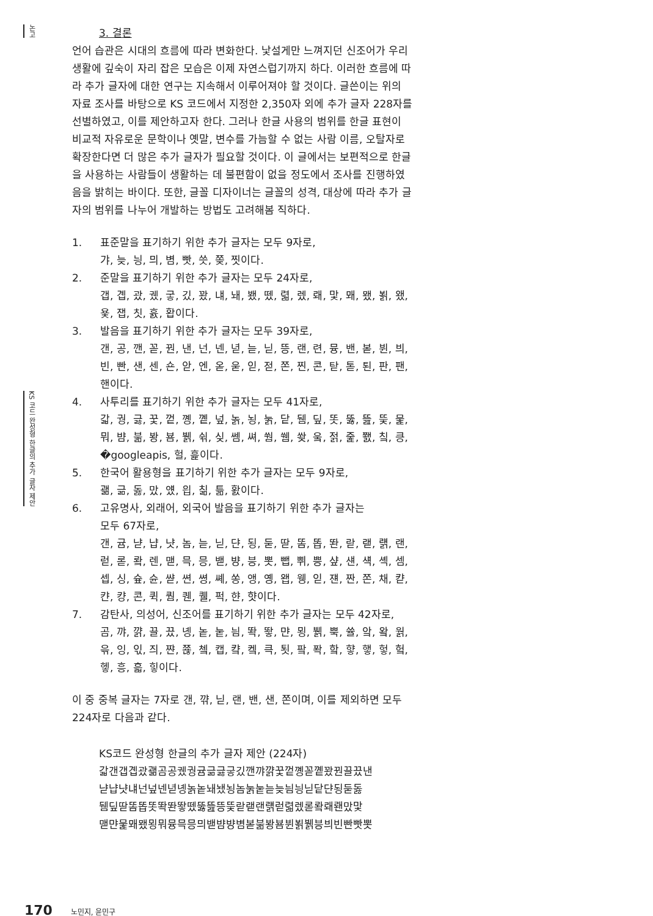논고
KS 코드 완성형 한글의 추가 글자 제안
3. 결론
언어 습관은 시대의 흐름에 따라 변화한다. 낯설게만 느껴지던 신조어가 우리 생활에 깊숙이 자리 잡은 모습은 이제 자연스럽기까지 하다. 이러한 흐름에 따라 추가 글자에 대한 연구는 지속해서 이루어져야 할 것이다. 글쓴이는 위의 자료 조사를 바탕으로 KS 코드에서 지정한 2,350자 외에 추가 글자 228자를 선별하였고, 이를 제안하고자 한다. 그러나 한글 사용의 범위를 한글 표현이 비교적 자유로운 문학이나 옛말, 변수를 가늠할 수 없는 사람 이름, 오탈자로 확장한다면 더 많은 추가 글자가 필요할 것이다. 이 글에서는 보편적으로 한글을 사용하는 사람들이 생활하는 데 불편함이 없을 정도에서 조사를 진행하였음을 밝히는 바이다. 또한, 글꼴 디자이너는 글꼴의 성격, 대상에 따라 추가 글자의 범위를 나누어 개발하는 방법도 고려해봄 직하다.
1. 표준말을 표기하기 위한 추가 글자는 모두 9자로,
갸, 늦, 닁, 믜, 볌, 빳, 씃, 쫒, 찟이다.
2. 준말을 표기하기 위한 추가 글자는 모두 24자로,
갭, 곕, 괐, 궸, 궇, 깄, 꽜, 냬, 놰, 뵀, 뗐, 렯, 렜, 뢔, 맟, 뫠, 뫴, 뵑, 왰, 욫, 잽, 칫, 흀, 홥이다.
3. 발음을 표기하기 위한 추가 글자는 모두 39자로,
갠, 공, 깬, 꼳, 꿘, 낸, 넌, 넨, 녇, 늗, 닏, 뜽, 랜, 련, 뮹, 밴, 볻, 뷘, 븨, 빈, 빤, 샌, 센, 숀, 앋, 엔, 옫, 욷, 읻, 젇, 쫀, 찐, 콘, 탇, 톧, 퇸, 판, 팬, 핸이다.
4. 사투리를 표기하기 위한 추가 글자는 모두 41자로,
갋, 궝, 긇, 꿏, 껕, 꼥, 꼩, 넢, 놁, 뇡, 눍, 닽, 뒘, 딮, 똣, 뚫, 뜶, 뜿, 뭁, 뭐, 뱜, 붊, 봥, 뵴, 뷁, 쉮, 싲, 쎔, 쎠, 쒐, 쒬, 쐊, 웈, 젉, 줉, 쬀, 칰, 킁, �googleapis, 헐, 흝이다.
5. 한국어 활용형을 표기하기 위한 추가 글자는 모두 9자로,
괢, 긂, 돓, 맜, 얬, 읩, 칢, 틂, 홠이다.
6. 고유명사, 외래어, 외국어 발음을 표기하기 위한 추가 글자는
모두 67자로,
갠, 귬, 냗, 냡, 냣, 놈, 늗, 닏, 댠, 됭, 둗, 딷, 똠, 똡, 똰, 랃, 랟, 럙, 랜, 럳, 롣, 뢐, 렌, 맫, 믁, 믕, 밷, 뱡, 븡, 뽓, 뺍, 쀠, 쁭, 샾, 섄, 섁, 셱, 셈, 셉, 싱, 슢, 슌, 쌷, 쎤, 쎵, 쎼, 쏭, 앵, 옝, 왭, 웽, 읻, 쟨, 짠, 쫀, 채, 캳, 캰, 컁, 콘, 퀵, 퀌, 퀜, 퀠, 퍽, 햔, 햣이다.
7. 감탄사, 의성어, 신조어를 표기하기 위한 추가 글자는 모두 42자로,
곰, 꺄, 꺍, 끌, 끘, 녱, 놑, 눝, 늼, 똭, 뙇, 먄, 묑, 뷁, 뿍, 쓜, 앜, 왘, 웕, 윾, 잉, 읷, 즤, 쨘, 쬲, 쳌, 캡, 컄, 켘, 큭, 툇, 팤, 퐉, 핰, 햫, 햏, 헣, 헠, 헿, 흥, 흛, 힣이다.
이 중 중복 글자는 7자로 갠, 꺆, 닏, 랜, 밴, 샌, 쫀이며, 이를 제외하면 모두 224자로 다음과 같다.
KS코드 완성형 한글의 추가 글자 제안 (224자)
갋갠갭곕괐괢곰공궸궝귬긂긇긓깄깬꺄꺍꿏껕꼥꼳꼩꽜꿘끌끘낸
냗냡냣냬넌넢넨녇녱놁놑놰뇄뇡놈눍눝늗늦늼닁닏닽댠됭둗돓
뒘딮딷똠똡똣똭똰뙇뗐뚫뜶뜽뜿랃랟랜럙럳렯렜롣뢐뢔뢘맜맟
맫먄뭁뫠뫴묑뭐뮹믁믕믜밷뱜뱡볌볻붊봥뵴뷘뵑뷁븡븨빈빤빳뽓
170 노민지, 윤민구